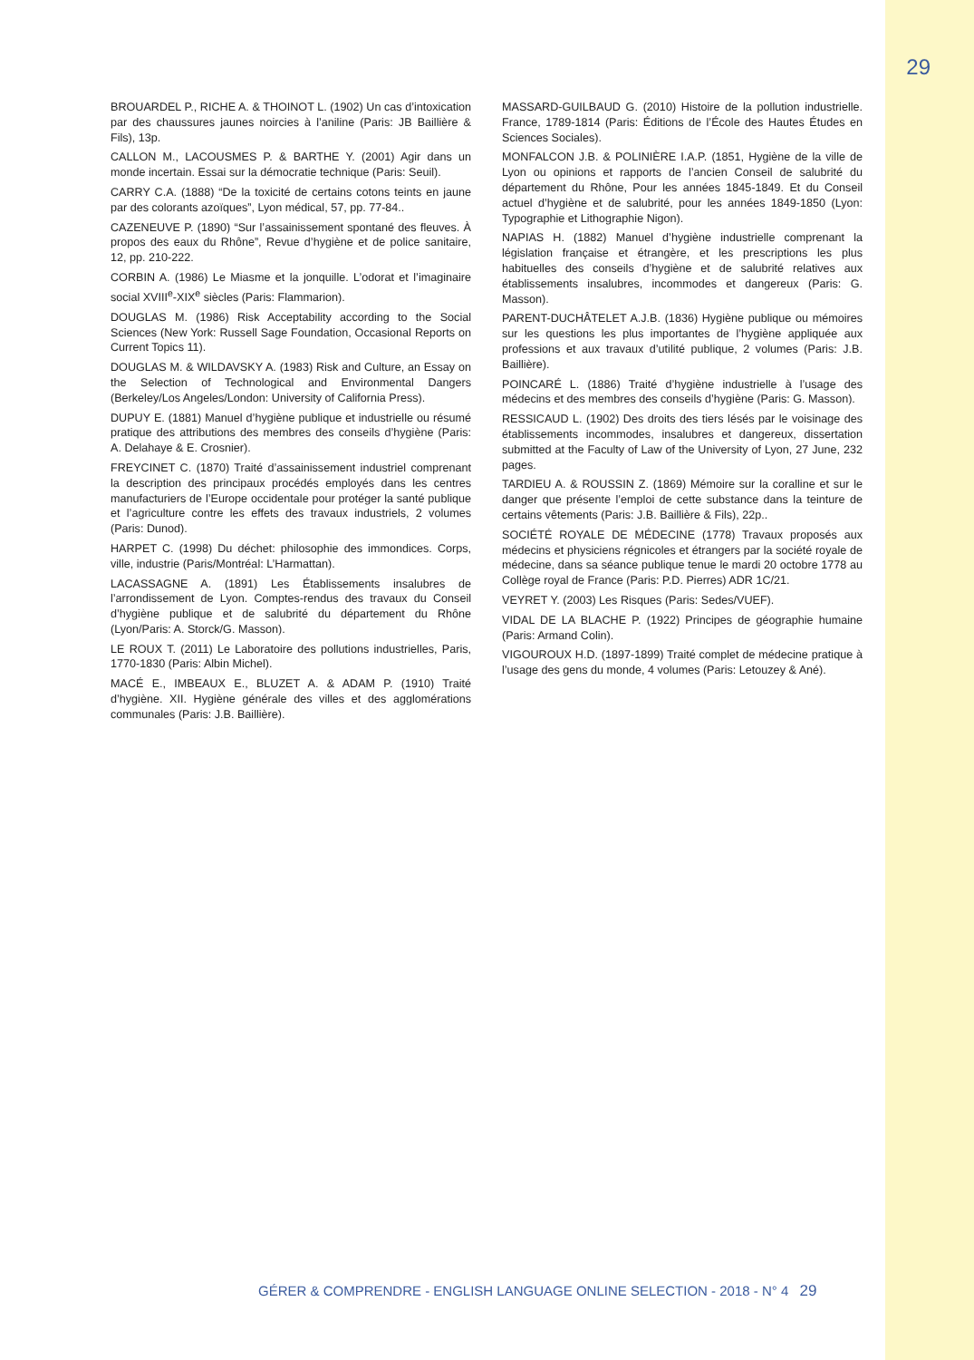29
BROUARDEL P., RICHE A. & THOINOT L. (1902) Un cas d’intoxication par des chaussures jaunes noircies à l’aniline (Paris: JB Baillière & Fils), 13p.
CALLON M., LACOUSMES P. & BARTHE Y. (2001) Agir dans un monde incertain. Essai sur la démocratie technique (Paris: Seuil).
CARRY C.A. (1888) “De la toxicité de certains cotons teints en jaune par des colorants azoïques”, Lyon médical, 57, pp. 77-84..
CAZENEUVE P. (1890) “Sur l’assainissement spontané des fleuves. À propos des eaux du Rhône”, Revue d’hygiène et de police sanitaire, 12, pp. 210-222.
CORBIN A. (1986) Le Miasme et la jonquille. L’odorat et l’imaginaire social XVIII<sup>e</sup>-XIX<sup>e</sup> siècles (Paris: Flammarion).
DOUGLAS M. (1986) Risk Acceptability according to the Social Sciences (New York: Russell Sage Foundation, Occasional Reports on Current Topics 11).
DOUGLAS M. & WILDAVSKY A. (1983) Risk and Culture, an Essay on the Selection of Technological and Environmental Dangers (Berkeley/Los Angeles/London: University of California Press).
DUPUY E. (1881) Manuel d’hygiène publique et industrielle ou résumé pratique des attributions des membres des conseils d’hygiène (Paris: A. Delahaye & E. Crosnier).
FREYCINET C. (1870) Traité d’assainissement industriel comprenant la description des principaux procédés employés dans les centres manufacturiers de l’Europe occidentale pour protéger la santé publique et l’agriculture contre les effets des travaux industriels, 2 volumes (Paris: Dunod).
HARPET C. (1998) Du déchet: philosophie des immondices. Corps, ville, industrie (Paris/Montréal: L’Harmattan).
LACASSAGNE A. (1891) Les Établissements insalubres de l’arrondissement de Lyon. Comptes-rendus des travaux du Conseil d’hygiène publique et de salubrité du département du Rhône (Lyon/Paris: A. Storck/G. Masson).
LE ROUX T. (2011) Le Laboratoire des pollutions industrielles, Paris, 1770-1830 (Paris: Albin Michel).
MACÉ E., IMBEAUX E., BLUZET A. & ADAM P. (1910) Traité d’hygiène. XII. Hygiène générale des villes et des agglomérations communales (Paris: J.B. Baillière).
MASSARD-GUILBAUD G. (2010) Histoire de la pollution industrielle. France, 1789-1814 (Paris: Éditions de l’École des Hautes Études en Sciences Sociales).
MONFALCON J.B. & POLINIÈRE I.A.P. (1851, Hygiène de la ville de Lyon ou opinions et rapports de l’ancien Conseil de salubrité du département du Rhône, Pour les années 1845-1849. Et du Conseil actuel d’hygiène et de salubrité, pour les années 1849-1850 (Lyon: Typographie et Lithographie Nigon).
NAPIAS H. (1882) Manuel d’hygiène industrielle comprenant la législation française et étrangère, et les prescriptions les plus habituelles des conseils d’hygiène et de salubrité relatives aux établissements insalubres, incommodes et dangereux (Paris: G. Masson).
PARENT-DUCHÂTELET A.J.B. (1836) Hygiène publique ou mémoires sur les questions les plus importantes de l’hygiène appliquée aux professions et aux travaux d’utilité publique, 2 volumes (Paris: J.B. Baillière).
POINCARÉ L. (1886) Traité d’hygiène industrielle à l’usage des médecins et des membres des conseils d’hygiène (Paris: G. Masson).
RESSICAUD L. (1902) Des droits des tiers lésés par le voisinage des établissements incommodes, insalubres et dangereux, dissertation submitted at the Faculty of Law of the University of Lyon, 27 June, 232 pages.
TARDIEU A. & ROUSSIN Z. (1869) Mémoire sur la coralline et sur le danger que présente l’emploi de cette substance dans la teinture de certains vêtements (Paris: J.B. Baillière & Fils), 22p..
SOCIÉTÉ ROYALE DE MÉDECINE (1778) Travaux proposés aux médecins et physiciens régnicoles et étrangers par la société royale de médecine, dans sa séance publique tenue le mardi 20 octobre 1778 au Collège royal de France (Paris: P.D. Pierres) ADR 1C/21.
VEYRET Y. (2003) Les Risques (Paris: Sedes/VUEF).
VIDAL DE LA BLACHE P. (1922) Principes de géographie humaine (Paris: Armand Colin).
VIGOUROUX H.D. (1897-1899) Traité complet de médecine pratique à l’usage des gens du monde, 4 volumes (Paris: Letouzey & Ané).
GÉRER & COMPRENDRE - ENGLISH LANGUAGE ONLINE SELECTION - 2018 - N° 4 29